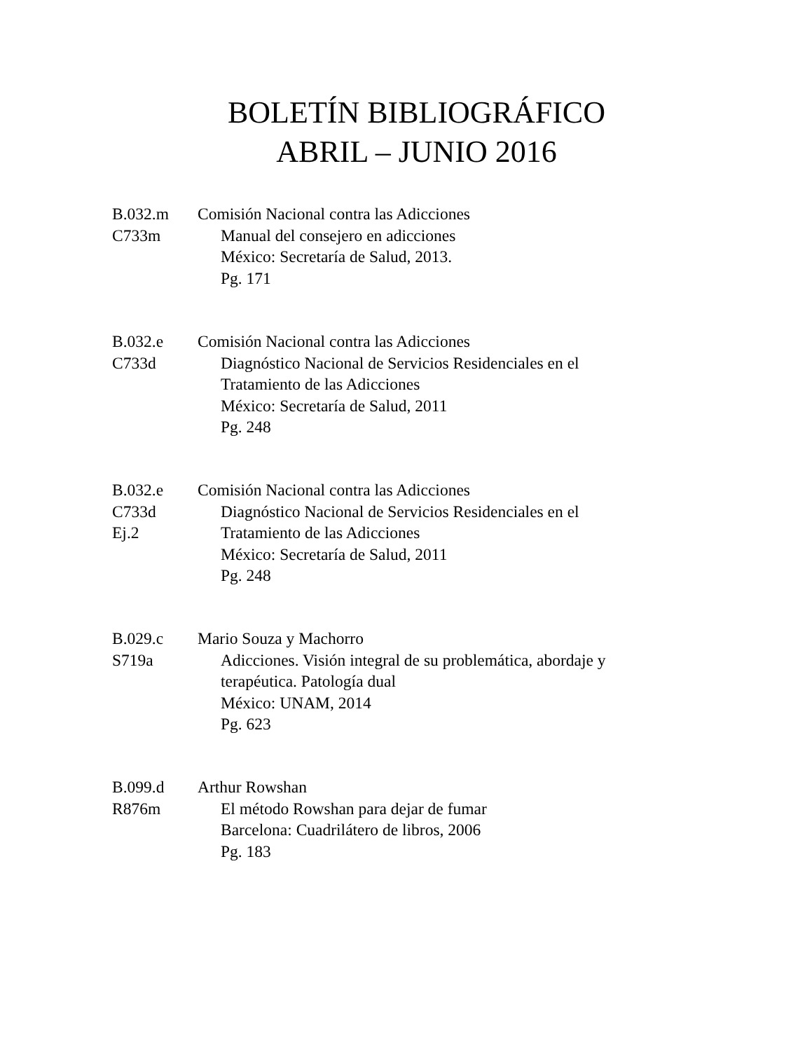BOLETÍN BIBLIOGRÁFICO
ABRIL – JUNIO 2016
B.032.m Comisión Nacional contra las Adicciones
C733m Manual del consejero en adicciones
México: Secretaría de Salud, 2013.
Pg. 171
B.032.e Comisión Nacional contra las Adicciones
C733d Diagnóstico Nacional de Servicios Residenciales en el
Tratamiento de las Adicciones
México: Secretaría de Salud, 2011
Pg. 248
B.032.e Comisión Nacional contra las Adicciones
C733d Diagnóstico Nacional de Servicios Residenciales en el
Ej.2 Tratamiento de las Adicciones
México: Secretaría de Salud, 2011
Pg. 248
B.029.c Mario Souza y Machorro
S719a Adicciones. Visión integral de su problemática, abordaje y
terapéutica. Patología dual
México: UNAM, 2014
Pg. 623
B.099.d Arthur Rowshan
R876m El método Rowshan para dejar de fumar
Barcelona: Cuadrilátero de libros, 2006
Pg. 183